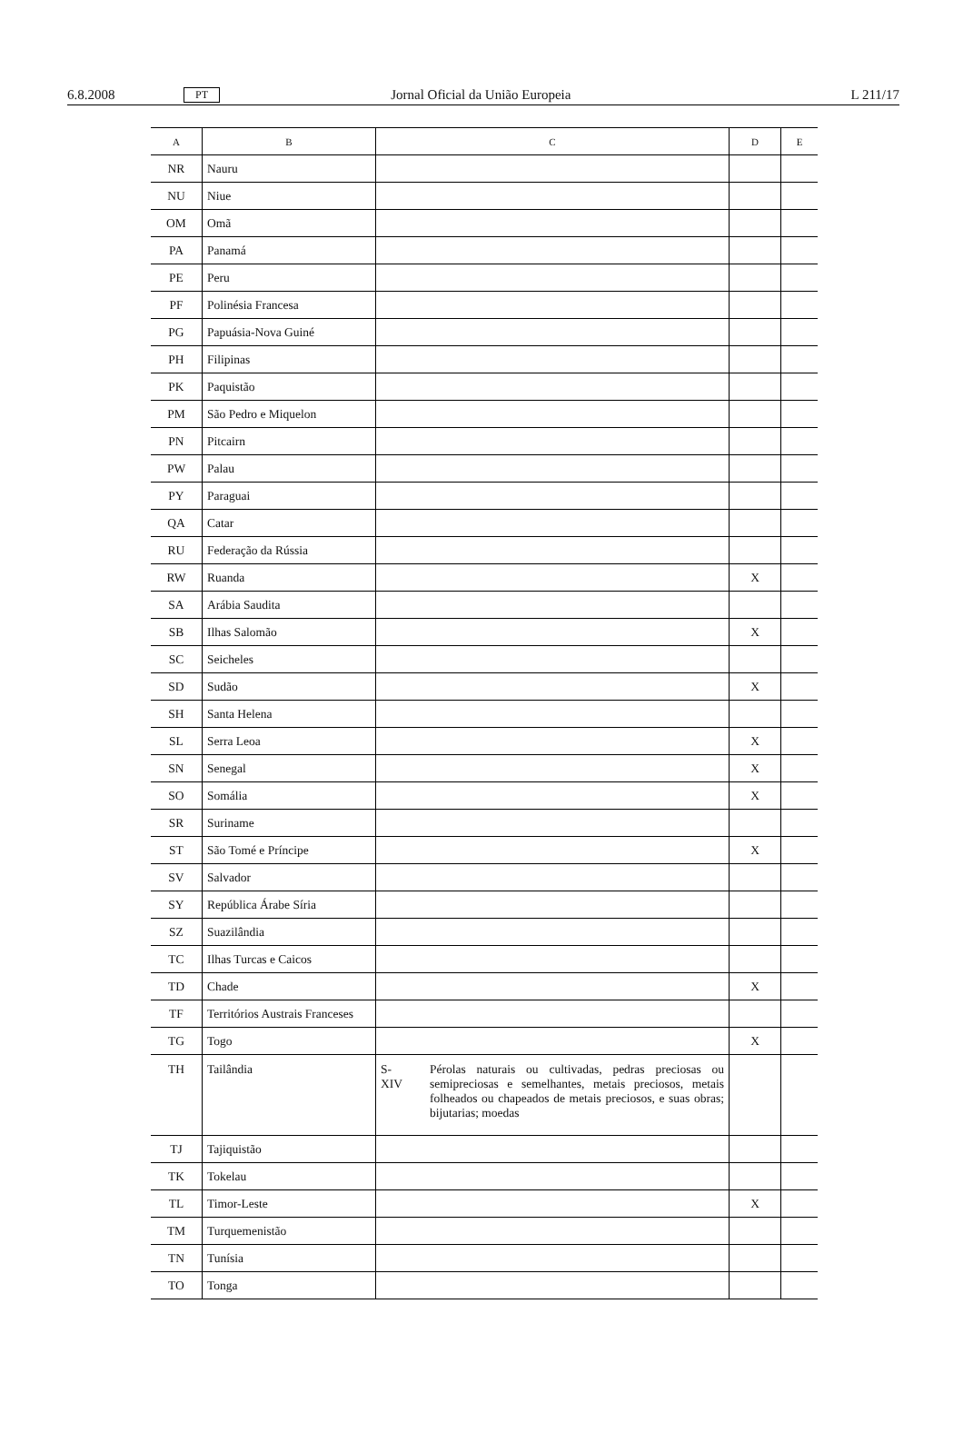6.8.2008 PT Jornal Oficial da União Europeia L 211/17
| A | B | C | D | E |
| --- | --- | --- | --- | --- |
| NR | Nauru | | | |
| NU | Niue | | | |
| OM | Omã | | | |
| PA | Panamá | | | |
| PE | Peru | | | |
| PF | Polinésia Francesa | | | |
| PG | Papuásia-Nova Guiné | | | |
| PH | Filipinas | | | |
| PK | Paquistão | | | |
| PM | São Pedro e Miquelon | | | |
| PN | Pitcairn | | | |
| PW | Palau | | | |
| PY | Paraguai | | | |
| QA | Catar | | | |
| RU | Federação da Rússia | | | |
| RW | Ruanda | | X | |
| SA | Arábia Saudita | | | |
| SB | Ilhas Salomão | | X | |
| SC | Seicheles | | | |
| SD | Sudão | | X | |
| SH | Santa Helena | | | |
| SL | Serra Leoa | | X | |
| SN | Senegal | | X | |
| SO | Somália | | X | |
| SR | Suriname | | | |
| ST | São Tomé e Príncipe | | X | |
| SV | Salvador | | | |
| SY | República Árabe Síria | | | |
| SZ | Suazilândia | | | |
| TC | Ilhas Turcas e Caicos | | | |
| TD | Chade | | X | |
| TF | Territórios Austrais Franceses | | | |
| TG | Togo | | X | |
| TH | Tailândia | S-XIV Pérolas naturais ou cultivadas, pedras preciosas ou semipreciosas e semelhantes, metais preciosos, metais folheados ou chapeados de metais preciosos, e suas obras; bijutarias; moedas | | |
| TJ | Tajiquistão | | | |
| TK | Tokelau | | | |
| TL | Timor-Leste | | X | |
| TM | Turquemenistão | | | |
| TN | Tunísia | | | |
| TO | Tonga | | | |